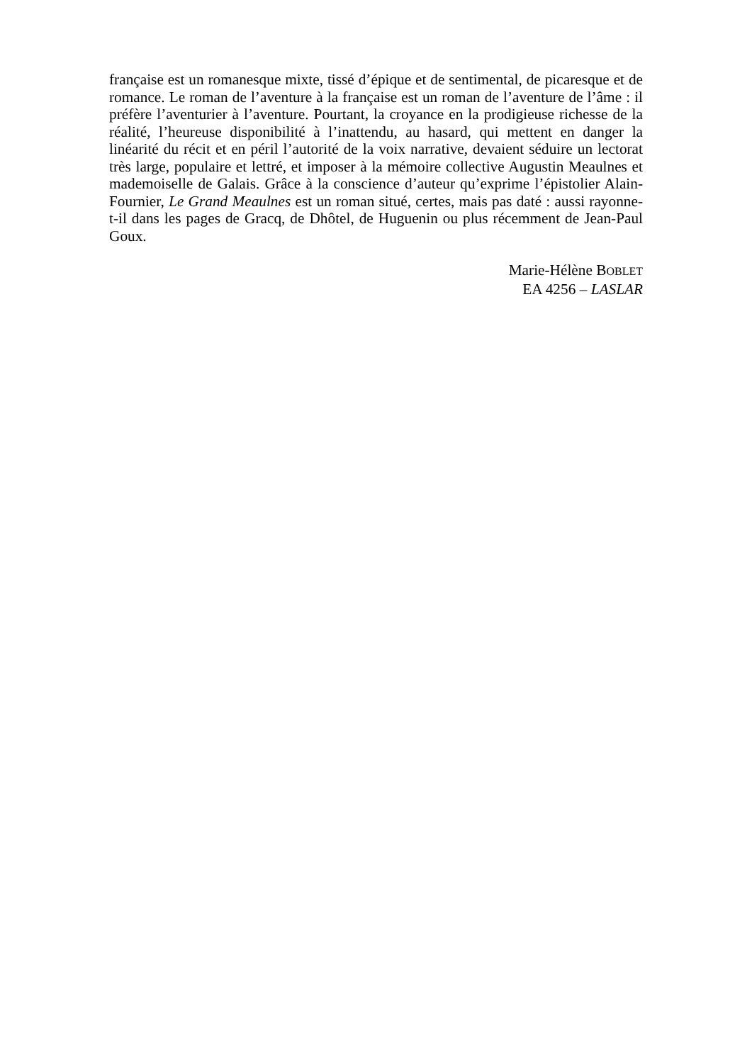française est un romanesque mixte, tissé d’épique et de sentimental, de picaresque et de romance. Le roman de l’aventure à la française est un roman de l’aventure de l’âme : il préfère l’aventurier à l’aventure. Pourtant, la croyance en la prodigieuse richesse de la réalité, l’heureuse disponibilité à l’inattendu, au hasard, qui mettent en danger la linéarité du récit et en péril l’autorité de la voix narrative, devaient séduire un lectorat très large, populaire et lettré, et imposer à la mémoire collective Augustin Meaulnes et mademoiselle de Galais. Grâce à la conscience d’auteur qu’exprime l’épistolier Alain-Fournier, Le Grand Meaulnes est un roman situé, certes, mais pas daté : aussi rayonne-t-il dans les pages de Gracq, de Dhôtel, de Huguenin ou plus récemment de Jean-Paul Goux.
Marie-Hélène BOBLET
EA 4256 – LASLAR